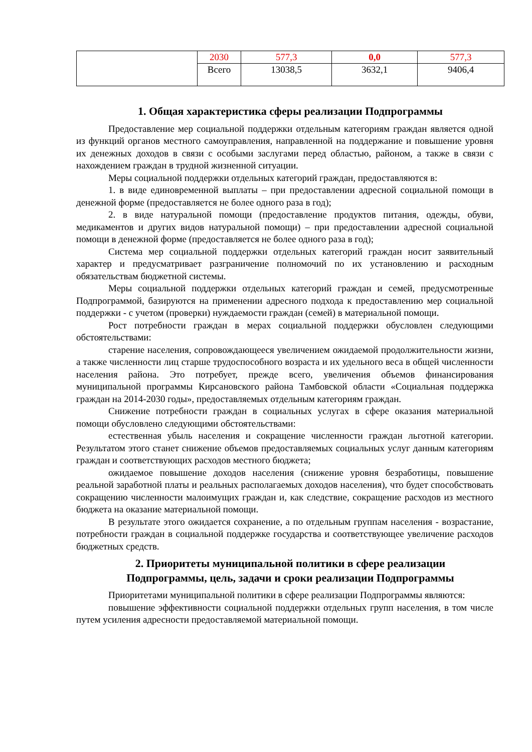| | 2030 | 577,3 | 0,0 | 577,3 |
| | Всего | 13038,5 | 3632,1 | 9406,4 |
1. Общая характеристика сферы реализации Подпрограммы
Предоставление мер социальной поддержки отдельным категориям граждан является одной из функций органов местного самоуправления, направленной на поддержание и повышение уровня их денежных доходов в связи с особыми заслугами перед областью, районом, а также в связи с нахождением граждан в трудной жизненной ситуации.
Меры социальной поддержки отдельных категорий граждан, предоставляются в:
1. в виде единовременной выплаты – при предоставлении адресной социальной помощи в денежной форме (предоставляется не более одного раза в год);
2. в виде натуральной помощи (предоставление продуктов питания, одежды, обуви, медикаментов и других видов натуральной помощи) – при предоставлении адресной социальной помощи в денежной форме (предоставляется не более одного раза в год);
Система мер социальной поддержки отдельных категорий граждан носит заявительный характер и предусматривает разграничение полномочий по их установлению и расходным обязательствам бюджетной системы.
Меры социальной поддержки отдельных категорий граждан и семей, предусмотренные Подпрограммой, базируются на применении адресного подхода к предоставлению мер социальной поддержки - с учетом (проверки) нуждаемости граждан (семей) в материальной помощи.
Рост потребности граждан в мерах социальной поддержки обусловлен следующими обстоятельствами:
старение населения, сопровождающееся увеличением ожидаемой продолжительности жизни, а также численности лиц старше трудоспособного возраста и их удельного веса в общей численности населения района. Это потребует, прежде всего, увеличения объемов финансирования муниципальной программы Кирсановского района Тамбовской области «Социальная поддержка граждан на 2014-2030 годы», предоставляемых отдельным категориям граждан.
Снижение потребности граждан в социальных услугах в сфере оказания материальной помощи обусловлено следующими обстоятельствами:
естественная убыль населения и сокращение численности граждан льготной категории. Результатом этого станет снижение объемов предоставляемых социальных услуг данным категориям граждан и соответствующих расходов местного бюджета;
ожидаемое повышение доходов населения (снижение уровня безработицы, повышение реальной заработной платы и реальных располагаемых доходов населения), что будет способствовать сокращению численности малоимущих граждан и, как следствие, сокращение расходов из местного бюджета на оказание материальной помощи.
В результате этого ожидается сохранение, а по отдельным группам населения - возрастание, потребности граждан в социальной поддержке государства и соответствующее увеличение расходов бюджетных средств.
2. Приоритеты муниципальной политики в сфере реализации
Подпрограммы, цель, задачи и сроки реализации Подпрограммы
Приоритетами муниципальной политики в сфере реализации Подпрограммы являются:
повышение эффективности социальной поддержки отдельных групп населения, в том числе путем усиления адресности предоставляемой материальной помощи.